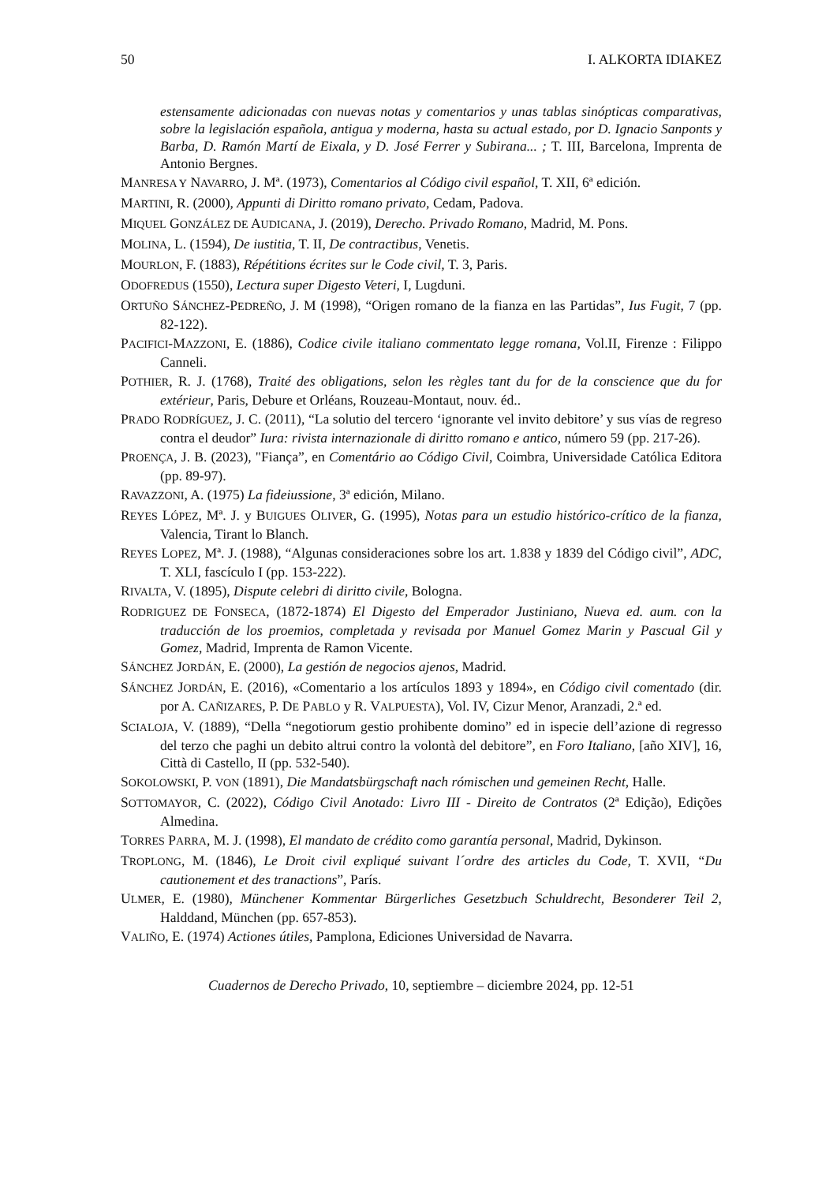50 I. ALKORTA IDIAKEZ
estensamente adicionadas con nuevas notas y comentarios y unas tablas sinópticas comparativas, sobre la legislación española, antigua y moderna, hasta su actual estado, por D. Ignacio Sanponts y Barba, D. Ramón Martí de Eixala, y D. José Ferrer y Subirana... ; T. III, Barcelona, Imprenta de Antonio Bergnes.
MANRESA Y NAVARRO, J. Mª. (1973), Comentarios al Código civil español, T. XII, 6ª edición.
MARTINI, R. (2000), Appunti di Diritto romano privato, Cedam, Padova.
MIQUEL GONZÁLEZ DE AUDICANA, J. (2019), Derecho. Privado Romano, Madrid, M. Pons.
MOLINA, L. (1594), De iustitia, T. II, De contractibus, Venetis.
MOURLON, F. (1883), Répétitions écrites sur le Code civil, T. 3, Paris.
ODOFREDUS (1550), Lectura super Digesto Veteri, I, Lugduni.
ORTUÑO SÁNCHEZ-PEDREÑO, J. M (1998), “Origen romano de la fianza en las Partidas”, Ius Fugit, 7 (pp. 82-122).
PACIFICI-MAZZONI, E. (1886), Codice civile italiano commentato legge romana, Vol.II, Firenze : Filippo Canneli.
POTHIER, R. J. (1768), Traité des obligations, selon les règles tant du for de la conscience que du for extérieur, Paris, Debure et Orléans, Rouzeau-Montaut, nouv. éd..
PRADO RODRÍGUEZ, J. C. (2011), “La solutio del tercero ‘ignorante vel invito debitore’ y sus vías de regreso contra el deudor” Iura: rivista internazionale di diritto romano e antico, número 59 (pp. 217-26).
PROENÇA, J. B. (2023), "Fiança”, en Comentário ao Código Civil, Coimbra, Universidade Católica Editora (pp. 89-97).
RAVAZZONI, A. (1975) La fideiussione, 3ª edición, Milano.
REYES LÓPEZ, Mª. J. y BUIGUES OLIVER, G. (1995), Notas para un estudio histórico-crítico de la fianza, Valencia, Tirant lo Blanch.
REYES LOPEZ, Mª. J. (1988), “Algunas consideraciones sobre los art. 1.838 y 1839 del Código civil”, ADC, T. XLI, fascículo I (pp. 153-222).
RIVALTA, V. (1895), Dispute celebri di diritto civile, Bologna.
RODRIGUEZ DE FONSECA, (1872-1874) El Digesto del Emperador Justiniano, Nueva ed. aum. con la traducción de los proemios, completada y revisada por Manuel Gomez Marin y Pascual Gil y Gomez, Madrid, Imprenta de Ramon Vicente.
SÁNCHEZ JORDÁN, E. (2000), La gestión de negocios ajenos, Madrid.
SÁNCHEZ JORDÁN, E. (2016), «Comentario a los artículos 1893 y 1894», en Código civil comentado (dir. por A. CAÑIZARES, P. DE PABLO y R. VALPUESTA), Vol. IV, Cizur Menor, Aranzadi, 2.ª ed.
SCIALOJA, V. (1889), “Della “negotiorum gestio prohibente domino” ed in ispecie dell’azione di regresso del terzo che paghi un debito altrui contro la volontà del debitore”, en Foro Italiano, [año XIV], 16, Città di Castello, II (pp. 532-540).
SOKOLOWSKI, P. VON (1891), Die Mandatsbürgschaft nach rómischen und gemeinen Recht, Halle.
SOTTOMAYOR, C. (2022), Código Civil Anotado: Livro III - Direito de Contratos (2ª Edição), Edições Almedina.
TORRES PARRA, M. J. (1998), El mandato de crédito como garantía personal, Madrid, Dykinson.
TROPLONG, M. (1846), Le Droit civil expliqué suivant l´ordre des articles du Code, T. XVII, “Du cautionement et des tranactions”, París.
ULMER, E. (1980), Münchener Kommentar Bürgerliches Gesetzbuch Schuldrecht, Besonderer Teil 2, Halddand, München (pp. 657-853).
VALIÑO, E. (1974) Actiones útiles, Pamplona, Ediciones Universidad de Navarra.
Cuadernos de Derecho Privado, 10, septiembre – diciembre 2024, pp. 12-51